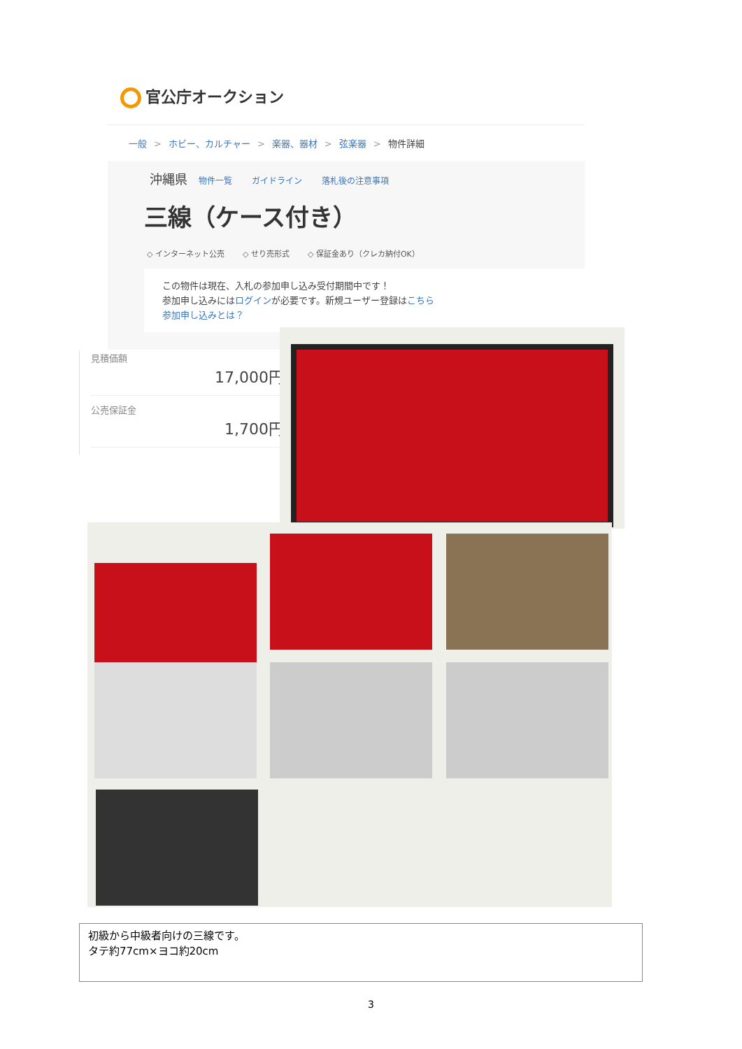官公庁オークション
一般 > ホビー、カルチャー > 楽器、器材 > 弦楽器 > 物件詳細
沖縄県 物件一覧 ガイドライン 落札後の注意事項
三線（ケース付き）
◇ インターネット公売 ◇ せり売形式 ◇ 保証金あり（クレカ納付OK）
この物件は現在、入札の参加申し込み受付期間中です！
参加申し込みにはログインが必要です。新規ユーザー登録はこちら
参加申し込みとは？
見積価額
17,000円
公売保証金
1,700円
初級から中級者向けの三線です。
タテ約77cm×ヨコ約20cm
3